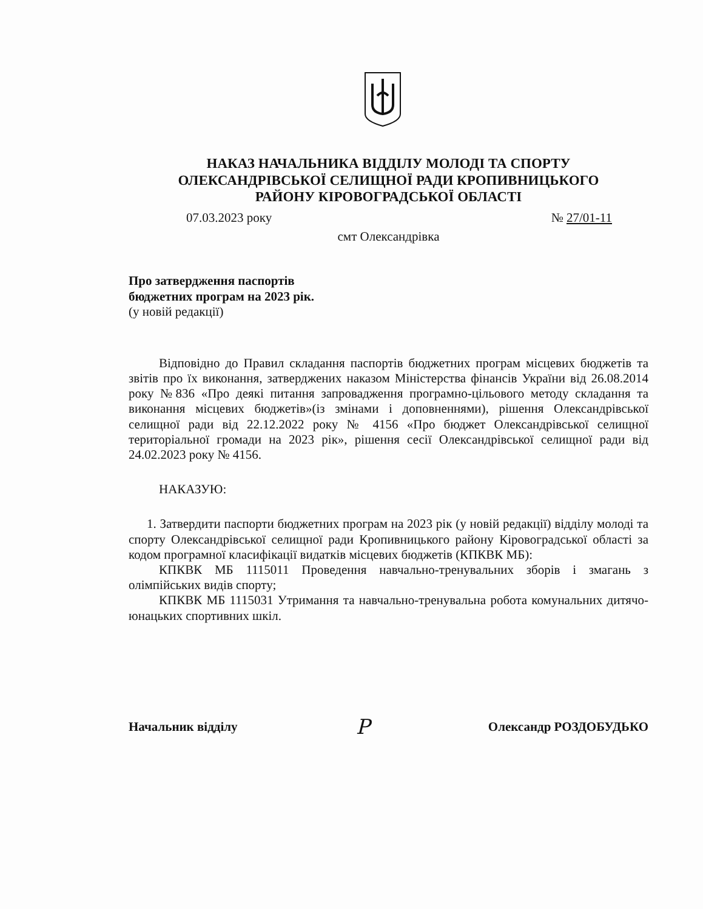НАКАЗ НАЧАЛЬНИКА ВІДДІЛУ МОЛОДІ ТА СПОРТУ
ОЛЕКСАНДРІВСЬКОЇ СЕЛИЩНОЇ РАДИ КРОПИВНИЦЬКОГО
РАЙОНУ КІРОВОГРАДСЬКОЇ ОБЛАСТІ
07.03.2023 року № 27/01-11
смт Олександрівка
Про затвердження паспортів
бюджетних програм на 2023 рік.
(у новій редакції)
Відповідно до Правил складання паспортів бюджетних програм місцевих бюджетів та звітів про їх виконання, затверджених наказом Міністерства фінансів України від 26.08.2014 року №836 «Про деякі питання запровадження програмно-цільового методу складання та виконання місцевих бюджетів»(із змінами і доповненнями), рішення Олександрівської селищної ради від 22.12.2022 року № 4156 «Про бюджет Олександрівської селищної територіальної громади на 2023 рік», рішення сесії Олександрівської селищної ради від 24.02.2023 року № 4156.
НАКАЗУЮ:
1. Затвердити паспорти бюджетних програм на 2023 рік (у новій редакції) відділу молоді та спорту Олександрівської селищної ради Кропивницького району Кіровоградської області за кодом програмної класифікації видатків місцевих бюджетів (КПКВК МБ):
КПКВК МБ 1115011 Проведення навчально-тренувальних зборів і змагань з олімпійських видів спорту;
КПКВК МБ 1115031 Утримання та навчально-тренувальна робота комунальних дитячо-юнацьких спортивних шкіл.
Начальник відділу Р Олександр РОЗДОБУДЬКО